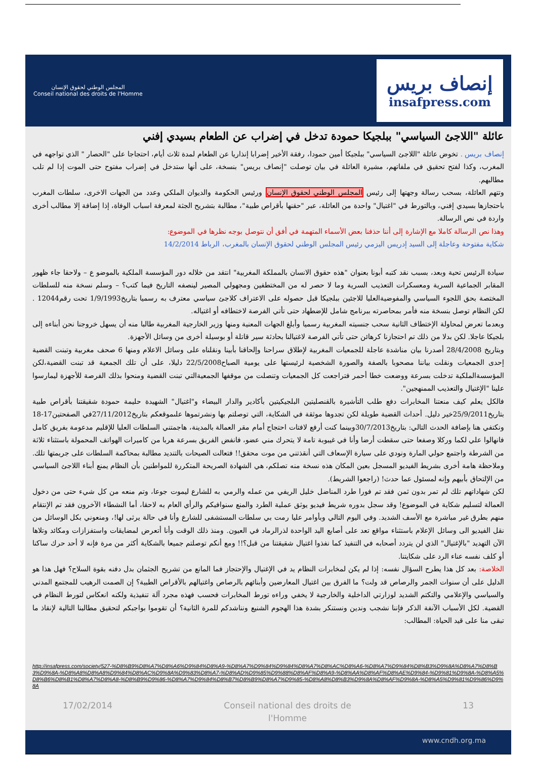المجلس الوطني لحقوق الإنسان
Conseil national des droits de l'Homme
إنصاف بريس
insafpress.com
عائلة "اللاجئ السياسي" ببلجيكا حمودة تدخل في إضراب عن الطعام بسيدي إفني
إنصاف بريس . تخوض عائلة "اللاجئ السياسي" ببلجيكا أمين حمودا، رفقة الأخير إضرابا إنذاريا عن الطعام لمدة ثلاث أيام، احتجاجا على "الحصار " الذي تواجهه في المغرب، وكذا لفتح تحقيق في ملفاتهم، مشيرة العائلة في بيان توصلت "إنصاف بريس" بنسخة، على أنها ستدخل في إضراب مفتوح حتى الموت إذا لم تلب مطالبهم.
وتتهم العائلة، بسحب رسالة وجهتها إلى رئيس المجلس الوطني لحقوق الإنسان ورئيس الحكومة والديوان الملكي وعدد من الجهات الاخرى، سلطات المغرب باحتجازها بسيدي إفني، وبالتورط في "اغتيال" واحدة من العائلة، عبر "حقنها بأقراص طبية"، مطالبة بتشريح الجثة لمعرفة اسباب الوفاة، إذا إضافة إلا مطالب أخرى واردة في نص الرسالة.
وهذا نص الرسالة كاملا مع الإشارة إلى أننا حذفنا بعض الأسماء المتهمة في أفق أن نتوصل بوجه نظرها في الموضوع:
شكاية مفتوحة وعاجلة إلى السيد إدريس اليزمي رئيس المجلس الوطني لحقوق الإنسان بالمغرب، الرباط 14/2/2014
سيادة الرئيس تحية وبعد، بسبب نقد كتبه أبونا بعنوان "هذه حقوق الانسان بالمملكة المغربية" انتقد من خلاله دور المؤسسة الملكية بالموضو ع – ولاحقا جاء ظهور المقابر الجماعية السرية ومعسكرات التعذيب السرية وما لا حصر له من المختطفين ومجهولي المصير لينصفه التاريخ فيما كتب؟ – وسلم نسخة منه للسلطات المختصة بحق اللجوء السياسي والمفوضيةالعليا للاجئين ببلجيكا قبل حصوله على الاعتراف كلاجئ سياسي معترف به رسميا بتاريخ1/9/1993 تحت رقم12044 . لكن النظام توصل بنسخة منه فأمر بمحاصرته ببرنامج شامل للإضطهاد حتى تأتي الفرصة لاختطافه أو اغتياله.
وبعدما تعرض لمحاولة الإختطاف الثانية سحب جنسيته المغربية رسميا وأبلغ الجهات المعنية ومنها وزير الخارجية المغربية طالبا منه أن يسهل خروجنا نحن أبناءه إلى بلجيكا عاجلا. لكن بدلا من ذلك تم احتجازنا كرهائن حتى تأتي الفرصة لاغتيالنا بحادثة سير قاتلة أو بوسيلة أخرى من وسائل الأجهزة.
وبتاريخ 28/4/2008 أصدرنا بيان مناشدة عاجلة للجمعيات المغربية لإطلاق سراحنا وإلحاقنا بأبينا ونقلناه على وسائل الاعلام ومنها 6 صحف مغربية وتبنت القضية إحدى الجمعيات ونقلت بياننا مصحوبا بالصفة والصورة الشخصية لرئيستها على يومية الصباح22/5/2008 دليلا، على أن تلك الجمعية قد تبنت القضية،لكن المؤسسةالملكية تدخلت بسرعة ووضعت خطا أحمر فتراجعت كل الجمعيات وتنصلت من موقفها الجمعيةالتي تبنت القضية ومنحوا بذلك الفرصة للأجهزة ليمارسوا علينا "الإغتيال والتعذيب الممنهجين".
فالكل يعلم كيف منعتنا المخابرات دفع طلب التأشيرة بالقنصليتين البلجيكيتين بأكادير والدار البيضاء و"اغتيال" الشهيدة حليمة حمودة شقيقتنا بأقراص طبية بتاريخ25/9/2011خير دليل. أحداث القضية طويلة لكن تجدوها موثقة في الشكاية، التي توصلتم بها ونشرتموها علىموقعكم بتاريخ27/11/2012في الصفحتين17-18 ونكتفي هنا بإضافة الحدث التالي: بتاريخ30/7/2013وبينما كنت أرفع لافتات احتجاج أمام مقر العمالة بالمدينة، هاجمتني السلطات العليا للإقليم مدعومة بفريق كامل فانهالوا علي لكما وركلا وصفعا حتى سقطت أرضا وأنا في غيبوبة تامة لا يتحرك مني عضو، فانفض الفريق بسرعة هربا من كاميرات الهواتف المحمولة باستثناء ثلاثة من الشرطة واجتمع حولي المارة ونودي على سيارة الإسعاف التي أنقذتني من موت محقق!! فتعالت الصيحات بالتنديد مطالبة بمحاكمة السلطات على جريمتها تلك. وملاحظة هامة أخرى بشريط الفيديو المسجل بعين المكان هذه نسخة منه تصلكم، هي الشهادة الصريحة المتكررة للمواطنين بأن النظام يمنع أبناء اللاجئ السياسي من الإلتحاق بأبيهم وإنه لمسئول عما حدث! (راجعوا الشريط).
لكن شهاداتهم تلك لم تمر بدون ثمن فقد تم فورا طرد المناضل خليل الريفي من عمله والرمي به للشارع ليموت جوعا، وتم منعه من كل شيء حتى من دخول العمالة لتسليم شكاية في الموضوع! وقد سجل بدوره شريط فيديو يوثق عملية الطرد والمنع سنوافيكم والرأي العام به لاحقا، أما النشطاء الآخرون فقد تم الإنتقام منهم بطرق غير مباشرة مع الأسف الشديد. وفي اليوم التالي وبأوامر عليا رمت بي سلطات المستشفى للشارع وأنا في حالة يرثى لها!، ومنعوني بكل الوسائل من نقل الفيديو الى وسائل الإعلام باستثناء مواقع تعد على أصابع اليد الواحدة لذرالرماد في العيون. ومنذ ذلك الوقت وأنا أتعرض لمضايقات واستفزازات ومكائد وتلاها الآن التهديد "بالإغتيال" الذي لن يتردد أصحابه في التنفيذ كما نفذوا اغتيال شقيقتنا من قبل؟!! ومع أنكم توصلتم جميعا بالشكاية أكثر من مرة فإنه لا أحد حرك ساكنا أو كلف نفسه عناء الرد على شكايتنا.
الخلاصة: بعد كل هذا يطرح السؤال نفسه: إذا لم يكن لمخابرات النظام يد في الإغتيال والإحتجاز فما المانع من تشريح الجثمان بدل دفنه بقوة السلاح؟ فهل هذا هو الدليل على أن سنوات الجمر والرصاص قد ولت؟ ما الفرق بين اغتيال المعارضين وأبنائهم بالرصاص واغتيالهم بالأقراص الطبية؟ إن الصمت الرهيب للمجتمع المدني والسياسي والإعلامي والتكتم الشديد لوزارتي الداخلية والخارجية لا يخفي وراءه تورط المخابرات فحسب فهذه مجرد آلة تنفيذية ولكنه انعكاس لتورط النظام في القضية. لكل الأسباب الآنفة الذكر فإننا نشجب وندين ونستنكر بشدة هذا الهجوم الشنيع ونناشدكم للمرة الثانية؟ أن تقوموا بواجبكم لتحقيق مطالبنا التالية لإنقاذ ما تبقى منا على قيد الحياة: المطالب:
http://insafpress.com/society/527-%D8%B9%D8%A7%D8%A6%D9%84%D8%A9-%D8%A7%D9%84%D9%84%D8%A7%D8%AC%D8%A6-%D8%A7%D9%84%D8%B3%D9%8A%D8%A7%D8%B3%D9%8A-%D8%A8%D8%A8%D9%84%D8%AC%D9%8A%D9%83%D8%A7-%D8%AD%D9%85%D9%88%D8%AF%D8%A9-%D8%AA%D8%AF%D8%AE%D9%84-%D9%81%D9%8A-%D8%A5%D8%B6%D8%B1%D8%A7%D8%A8-%D8%B9%D9%86-%D8%A7%D9%84%D8%B7%D8%B9%D8%A7%D9%85-%D8%A8%D8%B3%D9%8A%D8%AF%D9%8A-%D8%A5%D9%81%D9%86%D9%8A
17/02/2014 Conseil national des droits de
l'Homme 13
www.cndh.org.ma